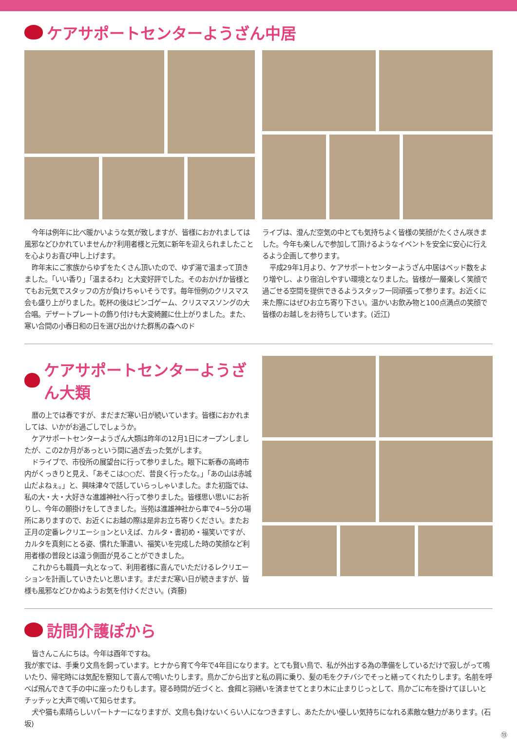ケアサポートセンターようざん中居
今年は例年に比べ暖かいような気が致しますが、皆様におかれましては風邪などひかれていませんか?利用者様と元気に新年を迎えられましたことを心よりお喜び申し上げます。
昨年末にご家族からゆずをたくさん頂いたので、ゆず湯で温まって頂きました。「いい香り」「温まるわ」と大変好評でした。そのおかげか皆様とてもお元気でスタッフの方が負けちゃいそうです。毎年恒例のクリスマス会も盛り上がりました。乾杯の後はビンゴゲーム、クリスマスソングの大合唱。デザートプレートの飾り付けも大変綺麗に仕上がりました。また、寒い合間の小春日和の日を選び出かけた群馬の森へのド
ライブは、澄んだ空気の中とても気持ちよく皆様の笑顔がたくさん咲きました。今年も楽しんで参加して頂けるようなイベントを安全に安心に行えるよう企画して参ります。
平成29年1月より、ケアサポートセンターようざん中居はベッド数をより増やし、より宿泊しやすい環境となりました。皆様が一層楽しく笑顔で過ごせる空間を提供できるようスタッフ一同頑張って参ります。お近くに来た際にはぜひお立ち寄り下さい。温かいお飲み物と100点満点の笑顔で皆様のお越しをお待ちしています。(近江)
ケアサポートセンターようざん大類
暦の上では春ですが、まだまだ寒い日が続いています。皆様におかれましては、いかがお過ごしでしょうか。
ケアサポートセンターようざん大類は昨年の12月1日にオープンしましたが、この2か月があっという間に過ぎ去った気がします。
ドライブで、市役所の展望台に行って参りました。眼下に新春の高崎市内がくっきりと見え、「あそこは○○だ、昔良く行ったな。」「あの山は赤城山だよねぇ。」と、興味津々で話していらっしゃいました。また初詣では、私の大・大・大好きな進雄神社へ行って参りました。皆様思い思いにお祈りし、今年の願掛けをしてきました。当苑は進雄神社から車で4~5分の場所にありますので、お近くにお越の際は是非お立ち寄りください。またお正月の定番レクリエーションといえば、カルタ・書初め・福笑いですが、カルタを真剣にとる姿、慣れた筆遣い、福笑いを完成した時の笑顔など利用者様の普段とは違う側面が見ることができました。
これからも職員一丸となって、利用者様に喜んでいただけるレクリエーションを計画していきたいと思います。まだまだ寒い日が続きますが、皆様も風邪などひかぬようお気を付けください。(斉藤)
訪問介護ぽから
皆さんこんにちは。今年は酉年ですね。
我が家では、手乗り文鳥を飼っています。ヒナから育て今年で4年目になります。とても賢い鳥で、私が外出する為の準備をしているだけで寂しがって鳴いたり、帰宅時には気配を察知して喜んで鳴いたりします。鳥かごから出すと私の肩に乗り、髪の毛をクチバシでそっと繕ってくれたりします。名前を呼べば飛んできて手の中に座ったりもします。寝る時間が近づくと、食餌と羽繕いを済ませてとまり木に止まりじっとして、鳥かごに布を掛けてほしいとチッチッと大声で鳴いて知らせます。
犬や猫も素晴らしいパートナーになりますが、文鳥も負けないくらい人になつきますし、あたたかい優しい気持ちになれる素敵な魅力があります。(石坂)
⑬